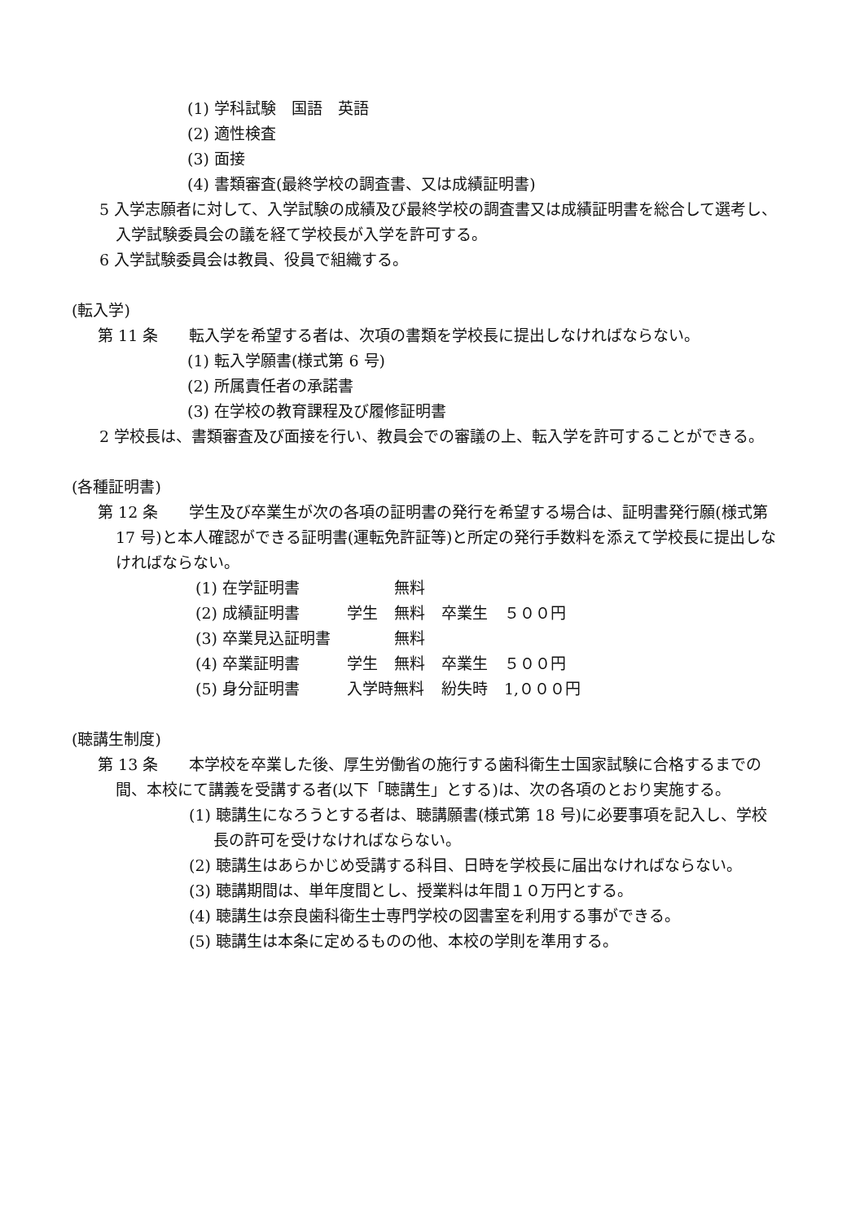(1) 学科試験　国語　英語
(2) 適性検査
(3) 面接
(4) 書類審査(最終学校の調査書、又は成績証明書)
5 入学志願者に対して、入学試験の成績及び最終学校の調査書又は成績証明書を総合して選考し、入学試験委員会の議を経て学校長が入学を許可する。
6 入学試験委員会は教員、役員で組織する。
(転入学)
第 11 条　　転入学を希望する者は、次項の書類を学校長に提出しなければならない。
(1) 転入学願書(様式第 6 号)
(2) 所属責任者の承諾書
(3) 在学校の教育課程及び履修証明書
2 学校長は、書類審査及び面接を行い、教員会での審議の上、転入学を許可することができる。
(各種証明書)
第 12 条　　学生及び卒業生が次の各項の証明書の発行を希望する場合は、証明書発行願(様式第 17 号)と本人確認ができる証明書(運転免許証等)と所定の発行手数料を添えて学校長に提出しなければならない。
| (1) 在学証明書 | | 無料 | | |
| (2) 成績証明書 | 学生 | 無料 | 卒業生 | ５００円 |
| (3) 卒業見込証明書 | | 無料 | | |
| (4) 卒業証明書 | 学生 | 無料 | 卒業生 | ５００円 |
| (5) 身分証明書 | 入学時無料 | | 紛失時 | 1,０００円 |
(聴講生制度)
第 13 条　　本学校を卒業した後、厚生労働省の施行する歯科衛生士国家試験に合格するまでの間、本校にて講義を受講する者(以下「聴講生」とする)は、次の各項のとおり実施する。
(1) 聴講生になろうとする者は、聴講願書(様式第 18 号)に必要事項を記入し、学校長の許可を受けなければならない。
(2) 聴講生はあらかじめ受講する科目、日時を学校長に届出なければならない。
(3) 聴講期間は、単年度間とし、授業料は年間１０万円とする。
(4) 聴講生は奈良歯科衛生士専門学校の図書室を利用する事ができる。
(5) 聴講生は本条に定めるものの他、本校の学則を準用する。